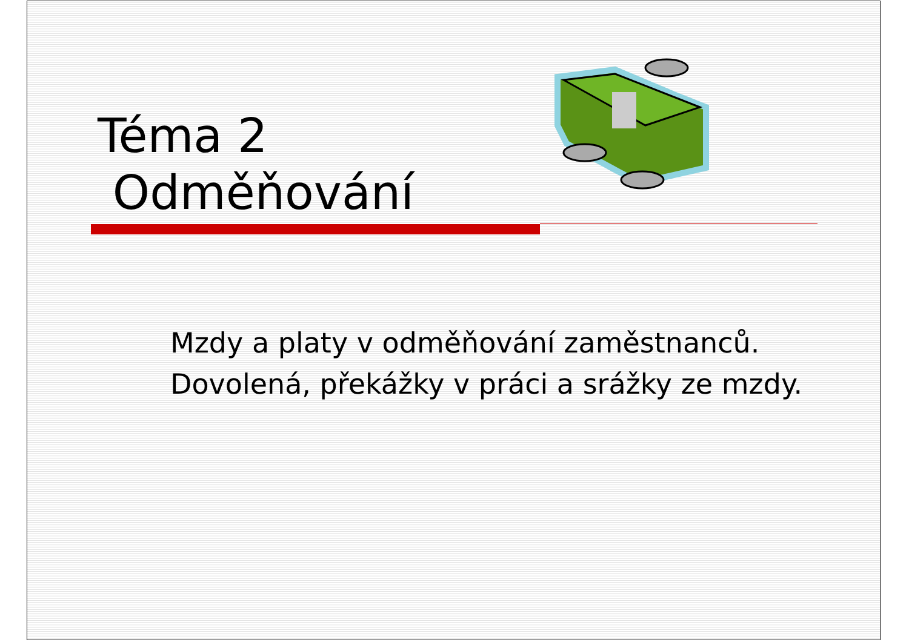Téma 2
Odměňování
Mzdy a platy v odměňování zaměstnanců.
Dovolená, překážky v práci a srážky ze mzdy.